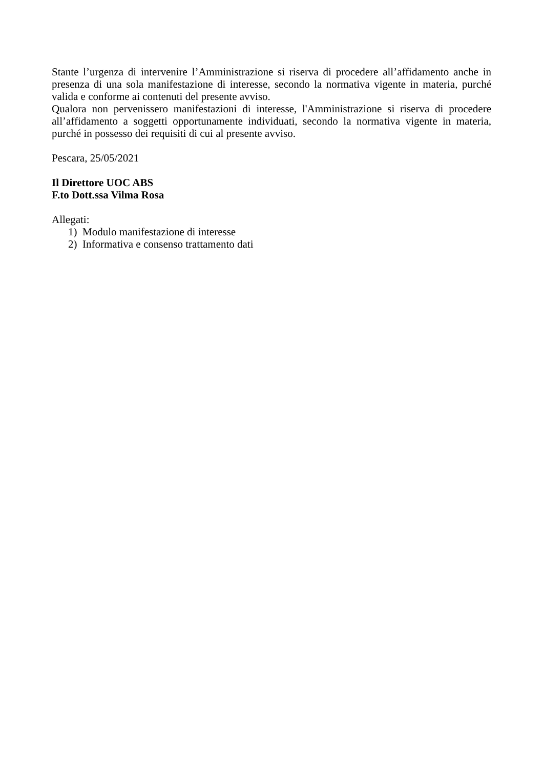Stante l’urgenza di intervenire l’Amministrazione si riserva di procedere all’affidamento anche in presenza di una sola manifestazione di interesse, secondo la normativa vigente in materia, purché valida e conforme ai contenuti del presente avviso.
Qualora non pervenissero manifestazioni di interesse, l'Amministrazione si riserva di procedere all’affidamento a soggetti opportunamente individuati, secondo la normativa vigente in materia, purché in possesso dei requisiti di cui al presente avviso.
Pescara, 25/05/2021
Il Direttore UOC ABS
F.to Dott.ssa Vilma Rosa
Allegati:
1) Modulo manifestazione di interesse
2) Informativa e consenso trattamento dati